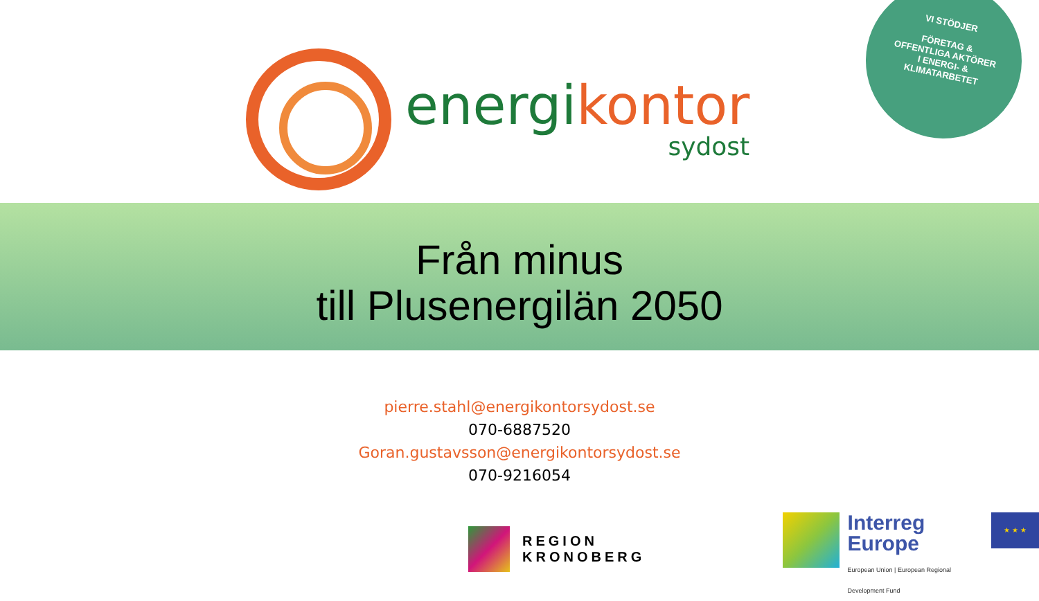energi kontor
sydost
VI STÖDJER
FÖRETAG &
OFFENTLIGA AKTÖRER
I ENERGI- &
KLIMATARBETET
Från minus
till Plusenergilän 2050
pierre.stahl@energikontorsydost.se
070-6887520
Goran.gustavsson@energikontorsydost.se
070-9216054
REGION
KRONOBERG
Interreg
Europe
European Union | European Regional Development Fund
★ ★ ★